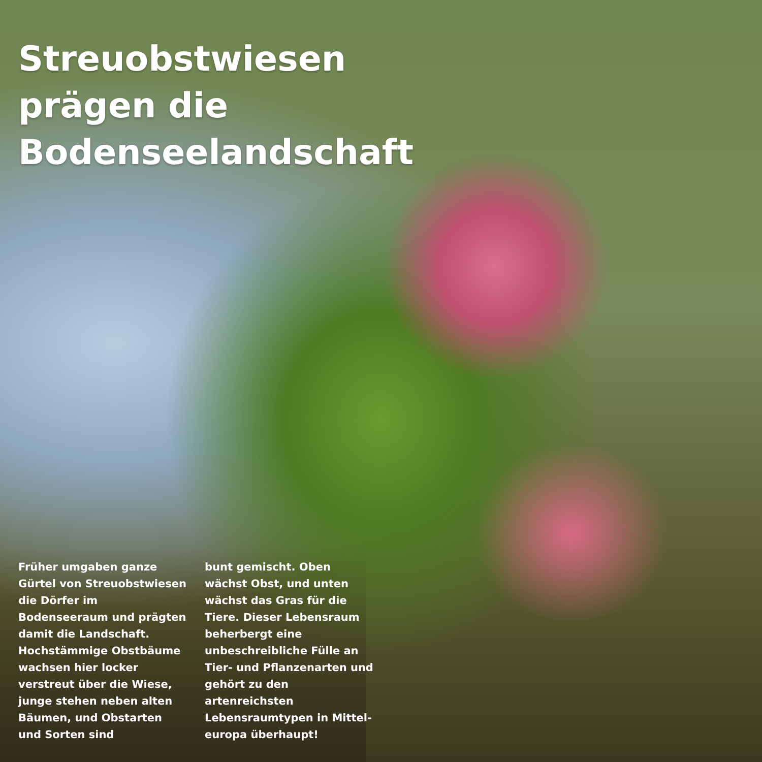Streuobstwiesen
prägen die
Bodenseelandschaft
Früher umgaben ganze Gürtel von Streuobstwiesen die Dörfer im Bodenseeraum und prägten damit die Landschaft. Hochstämmige Obstbäume wachsen hier locker verstreut über die Wiese, junge stehen neben alten Bäumen, und Obstarten und Sorten sind
bunt gemischt. Oben wächst Obst, und unten wächst das Gras für die Tiere. Dieser Lebensraum beherbergt eine unbeschreibliche Fülle an Tier- und Pflanzenarten und gehört zu den artenreichsten Lebensraumtypen in Mittel-europa überhaupt!